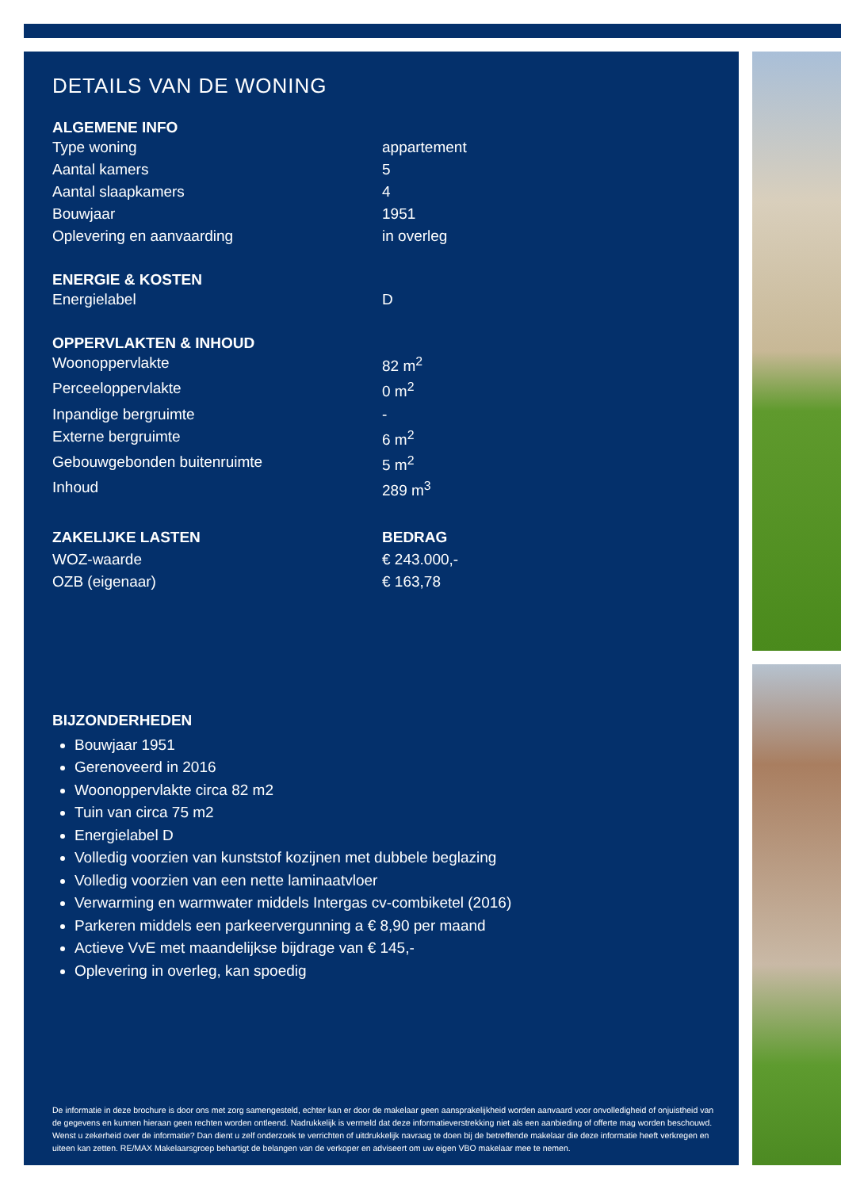DETAILS VAN DE WONING
ALGEMENE INFO
| Type woning | appartement |
| Aantal kamers | 5 |
| Aantal slaapkamers | 4 |
| Bouwjaar | 1951 |
| Oplevering en aanvaarding | in overleg |
ENERGIE & KOSTEN
| Energielabel | D |
OPPERVLAKTEN & INHOUD
| Woonoppervlakte | 82 m<sup>2</sup> |
| Perceeloppervlakte | 0 m<sup>2</sup> |
| Inpandige bergruimte | - |
| Externe bergruimte | 6 m<sup>2</sup> |
| Gebouwgebonden buitenruimte | 5 m<sup>2</sup> |
| Inhoud | 289 m<sup>3</sup> |
| ZAKELIJKE LASTEN | BEDRAG |
| --- | --- |
| WOZ-waarde | € 243.000,- |
| OZB (eigenaar) | € 163,78 |
BIJZONDERHEDEN
Bouwjaar 1951
Gerenoveerd in 2016
Woonoppervlakte circa 82 m2
Tuin van circa 75 m2
Energielabel D
Volledig voorzien van kunststof kozijnen met dubbele beglazing
Volledig voorzien van een nette laminaatvloer
Verwarming en warmwater middels Intergas cv-combiketel (2016)
Parkeren middels een parkeervergunning a € 8,90 per maand
Actieve VvE met maandelijkse bijdrage van € 145,-
Oplevering in overleg, kan spoedig
De informatie in deze brochure is door ons met zorg samengesteld, echter kan er door de makelaar geen aansprakelijkheid worden aanvaard voor onvolledigheid of onjuistheid van de gegevens en kunnen hieraan geen rechten worden ontleend. Nadrukkelijk is vermeld dat deze informatieverstrekking niet als een aanbieding of offerte mag worden beschouwd. Wenst u zekerheid over de informatie? Dan dient u zelf onderzoek te verrichten of uitdrukkelijk navraag te doen bij de betreffende makelaar die deze informatie heeft verkregen en uiteen kan zetten. RE/MAX Makelaarsgroep behartigt de belangen van de verkoper en adviseert om uw eigen VBO makelaar mee te nemen.